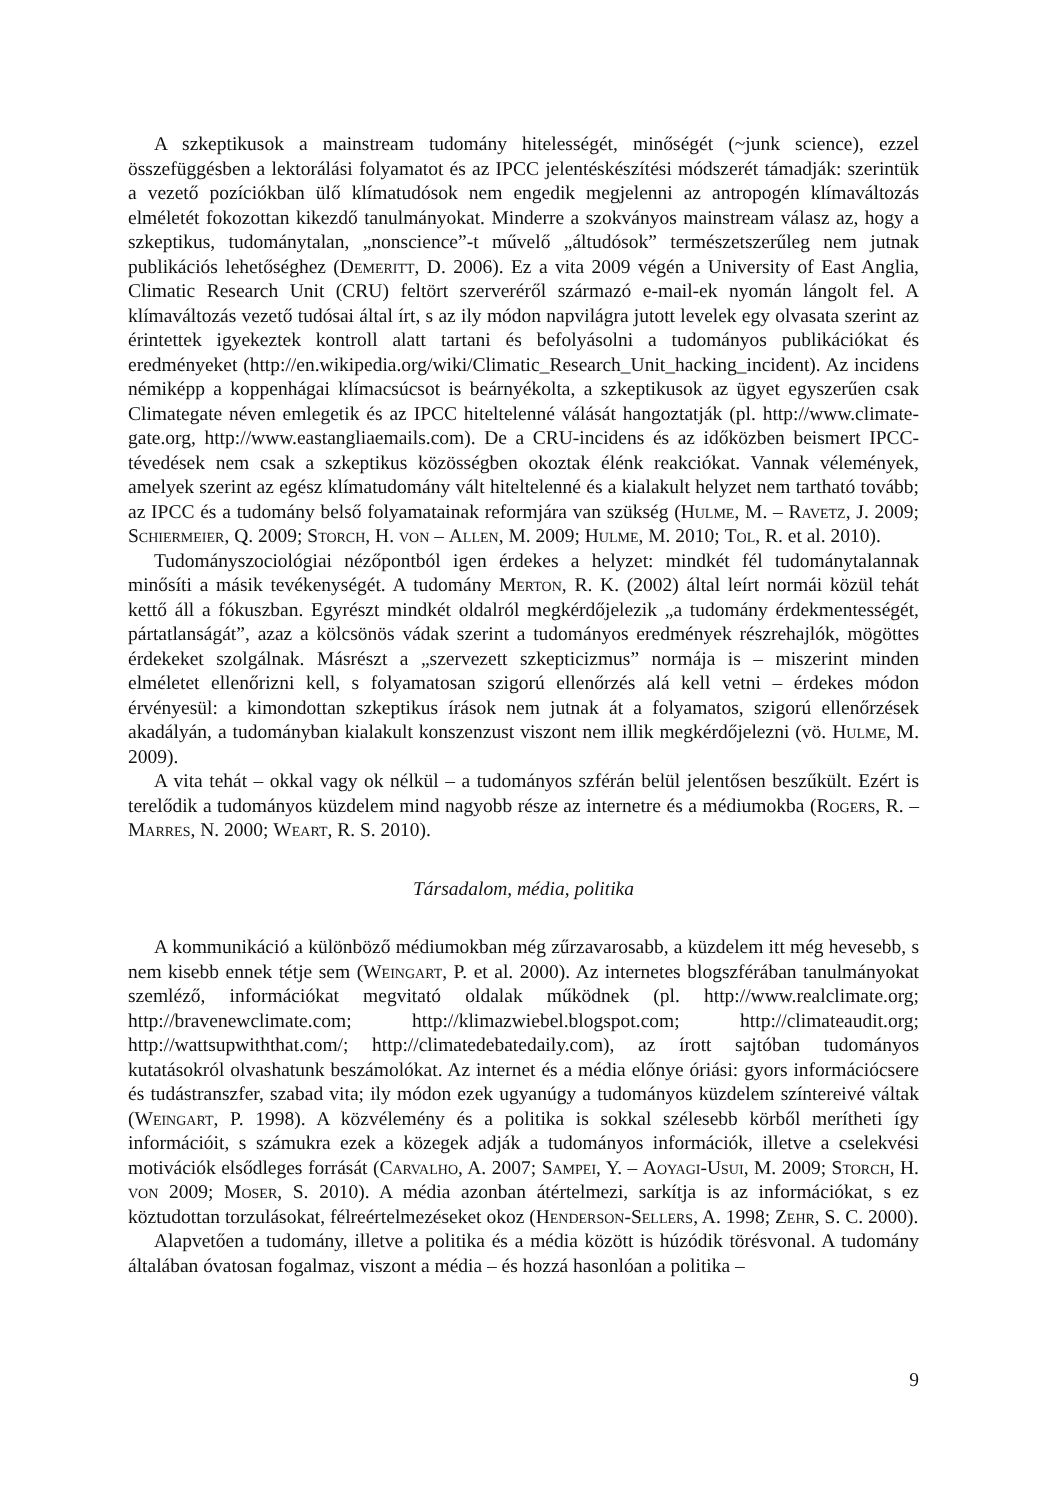A szkeptikusok a mainstream tudomány hitelességét, minőségét (~junk science), ezzel összefüggésben a lektorálási folyamatot és az IPCC jelentéskészítési módszerét támadják: szerintük a vezető pozíciókban ülő klímatudósok nem engedik megjelenni az antropogén klímaváltozás elméletét fokozottan kikezdő tanulmányokat. Minderre a szokványos mainstream válasz az, hogy a szkeptikus, tudománytalan, „nonscience”-t művelő „áltudósok” természetszerűleg nem jutnak publikációs lehetőséghez (Demeritt, D. 2006). Ez a vita 2009 végén a University of East Anglia, Climatic Research Unit (CRU) feltört szerveréről származó e-mail-ek nyomán lángolt fel. A klímaváltozás vezető tudósai által írt, s az ily módon napvilágra jutott levelek egy olvasata szerint az érintettek igyekeztek kontroll alatt tartani és befolyásolni a tudományos publikációkat és eredményeket (http://en.wikipedia.org/wiki/Climatic_Research_Unit_hacking_incident). Az incidens némiképp a koppenhágai klímacsúcsot is beárnyékolta, a szkeptikusok az ügyet egyszerűen csak Climategate néven emlegetik és az IPCC hiteltelenné válását hangoztatják (pl. http://www.climate-gate.org, http://www.eastangliaemails.com). De a CRU-incidens és az időközben beismert IPCC-tévedések nem csak a szkeptikus közösségben okoztak élénk reakciókat. Vannak vélemények, amelyek szerint az egész klímatudomány vált hiteltelenné és a kialakult helyzet nem tartható tovább; az IPCC és a tudomány belső folyamatainak reformjára van szükség (Hulme, M. – Ravetz, J. 2009; Schiermeier, Q. 2009; Storch, H. von – Allen, M. 2009; Hulme, M. 2010; Tol, R. et al. 2010).
Tudományszociológiai nézőpontból igen érdekes a helyzet: mindkét fél tudománytalannak minősíti a másik tevékenységét. A tudomány Merton, R. K. (2002) által leírt normái közül tehát kettő áll a fókuszban. Egyrészt mindkét oldalról megkérdőjelezik „a tudomány érdekmentességét, pártatlanságát”, azaz a kölcsönös vádak szerint a tudományos eredmények részrehajlók, mögöttes érdekeket szolgálnak. Másrészt a „szervezett szkepticizmus” normája is – miszerint minden elméletet ellenőrizni kell, s folyamatosan szigorú ellenőrzés alá kell vetni – érdekes módon érvényesül: a kimondottan szkeptikus írások nem jutnak át a folyamatos, szigorú ellenőrzések akadályán, a tudományban kialakult konszenzust viszont nem illik megkérdőjelezni (vö. Hulme, M. 2009).
A vita tehát – okkal vagy ok nélkül – a tudományos szférán belül jelentősen beszűkült. Ezért is terelődik a tudományos küzdelem mind nagyobb része az internetre és a médiumokba (Rogers, R. – Marres, N. 2000; Weart, R. S. 2010).
Társadalom, média, politika
A kommunikáció a különböző médiumokban még zűrzavarosabb, a küzdelem itt még hevesebb, s nem kisebb ennek tétje sem (Weingart, P. et al. 2000). Az internetes blogszférában tanulmányokat szemléző, információkat megvitató oldalak működnek (pl. http://www.realclimate.org; http://bravenewclimate.com; http://klimazwiebel.blogspot.com; http://climateaudit.org; http://wattsupwiththat.com/; http://climatedebatedaily.com), az írott sajtóban tudományos kutatásokról olvashatunk beszámolókat. Az internet és a média előnye óriási: gyors információcsere és tudástranszfer, szabad vita; ily módon ezek ugyanúgy a tudományos küzdelem színtereivé váltak (Weingart, P. 1998). A közvélemény és a politika is sokkal szélesebb körből merítheti így információit, s számukra ezek a közegek adják a tudományos információk, illetve a cselekvési motivációk elsődleges forrását (Carvalho, A. 2007; Sampei, Y. – Aoyagi-Usui, M. 2009; Storch, H. von 2009; Moser, S. 2010). A média azonban átértelmezi, sarkítja is az információkat, s ez köztudottan torzulásokat, félreértelmezéseket okoz (Henderson-Sellers, A. 1998; Zehr, S. C. 2000).
Alapvetően a tudomány, illetve a politika és a média között is húzódik törésvonal. A tudomány általában óvatosan fogalmaz, viszont a média – és hozzá hasonlóan a politika –
9